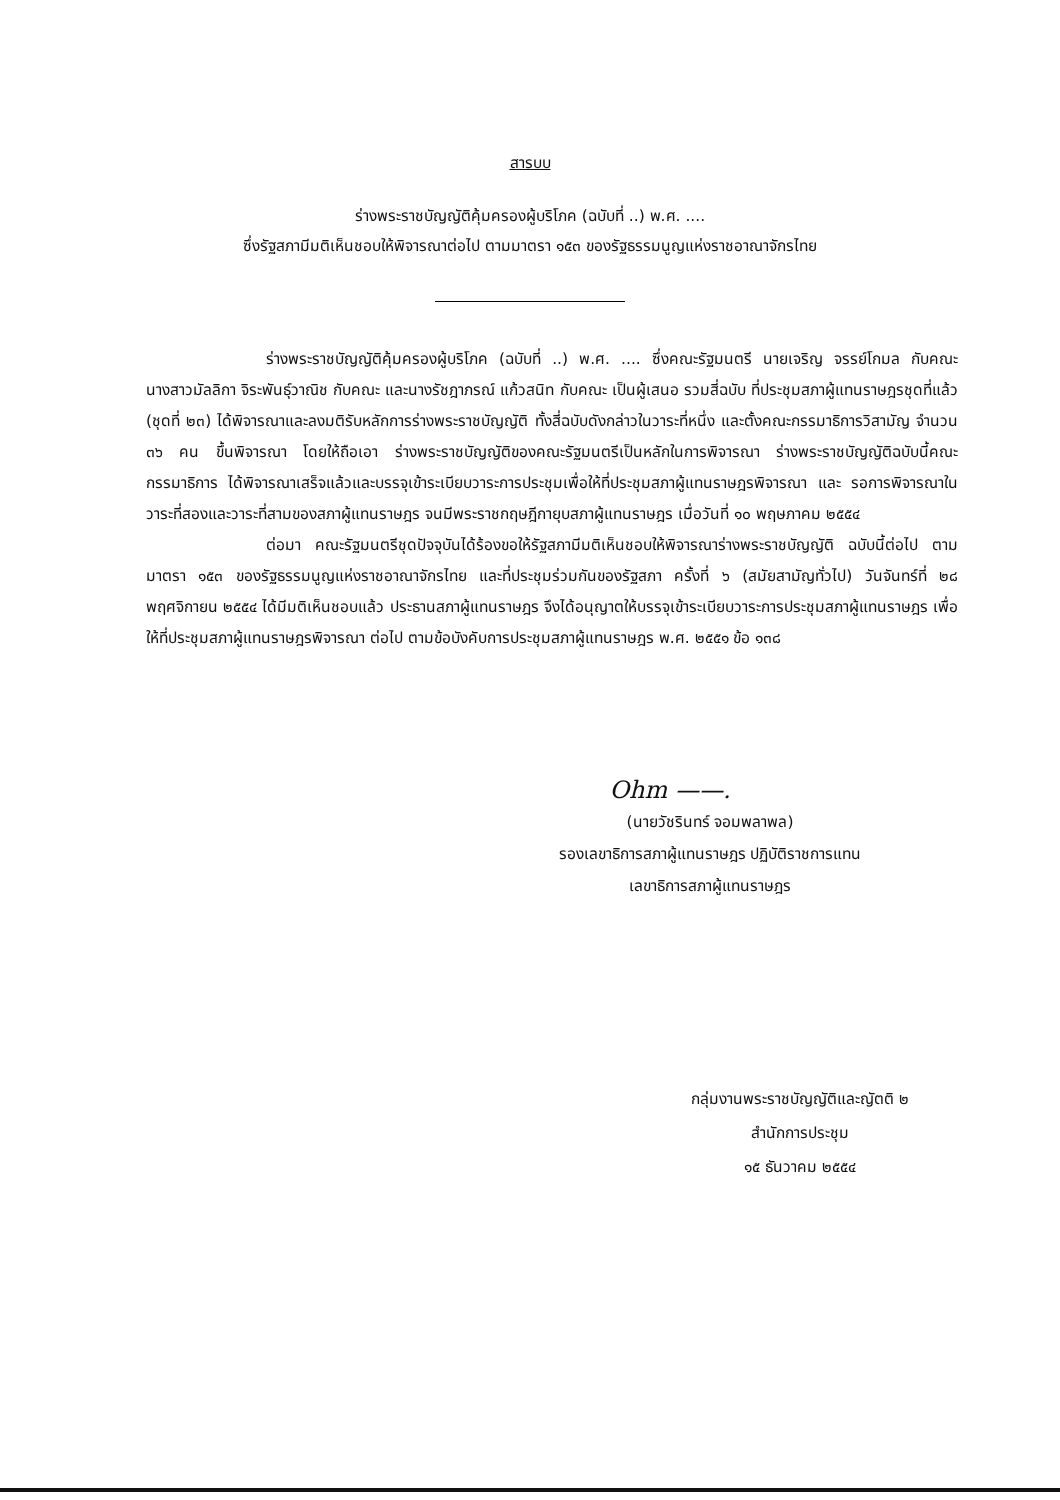สารบบ
ร่างพระราชบัญญัติคุ้มครองผู้บริโภค (ฉบับที่ ..) พ.ศ. ....
ซึ่งรัฐสภามีมติเห็นชอบให้พิจารณาต่อไป ตามมาตรา ๑๕๓ ของรัฐธรรมนูญแห่งราชอาณาจักรไทย
ร่างพระราชบัญญัติคุ้มครองผู้บริโภค (ฉบับที่ ..) พ.ศ. .... ซึ่งคณะรัฐมนตรี นายเจริญ จรรย์โกมล กับคณะ นางสาวมัลลิกา จิระพันธุ์วาณิช กับคณะ และนางรัชฎาภรณ์ แก้วสนิท กับคณะ เป็นผู้เสนอ รวมสี่ฉบับ ที่ประชุมสภาผู้แทนราษฎรชุดที่แล้ว (ชุดที่ ๒๓) ได้พิจารณาและลงมติรับหลักการร่างพระราชบัญญัติ ทั้งสี่ฉบับดังกล่าวในวาระที่หนึ่ง และตั้งคณะกรรมาธิการวิสามัญ จำนวน ๓๖ คน ขึ้นพิจารณา โดยให้ถือเอา ร่างพระราชบัญญัติของคณะรัฐมนตรีเป็นหลักในการพิจารณา ร่างพระราชบัญญัติฉบับนี้คณะกรรมาธิการ ได้พิจารณาเสร็จแล้วและบรรจุเข้าระเบียบวาระการประชุมเพื่อให้ที่ประชุมสภาผู้แทนราษฎรพิจารณา และ รอการพิจารณาในวาระที่สองและวาระที่สามของสภาผู้แทนราษฎร จนมีพระราชกฤษฎีกายุบสภาผู้แทนราษฎร เมื่อวันที่ ๑๐ พฤษภาคม ๒๕๕๔
ต่อมา คณะรัฐมนตรีชุดปัจจุบันได้ร้องขอให้รัฐสภามีมติเห็นชอบให้พิจารณาร่างพระราชบัญญัติ ฉบับนี้ต่อไป ตามมาตรา ๑๕๓ ของรัฐธรรมนูญแห่งราชอาณาจักรไทย และที่ประชุมร่วมกันของรัฐสภา ครั้งที่ ๖ (สมัยสามัญทั่วไป) วันจันทร์ที่ ๒๘ พฤศจิกายน ๒๕๕๔ ได้มีมติเห็นชอบแล้ว ประธานสภาผู้แทนราษฎร จึงได้อนุญาตให้บรรจุเข้าระเบียบวาระการประชุมสภาผู้แทนราษฎร เพื่อให้ที่ประชุมสภาผู้แทนราษฎรพิจารณา ต่อไป ตามข้อบังคับการประชุมสภาผู้แทนราษฎร พ.ศ. ๒๕๕๑ ข้อ ๑๓๘
Ohm ——.
(นายวัชรินทร์ จอมพลาพล)
รองเลขาธิการสภาผู้แทนราษฎร ปฏิบัติราชการแทน
เลขาธิการสภาผู้แทนราษฎร
กลุ่มงานพระราชบัญญัติและญัตติ ๒
สำนักการประชุม
๑๕ ธันวาคม ๒๕๕๔